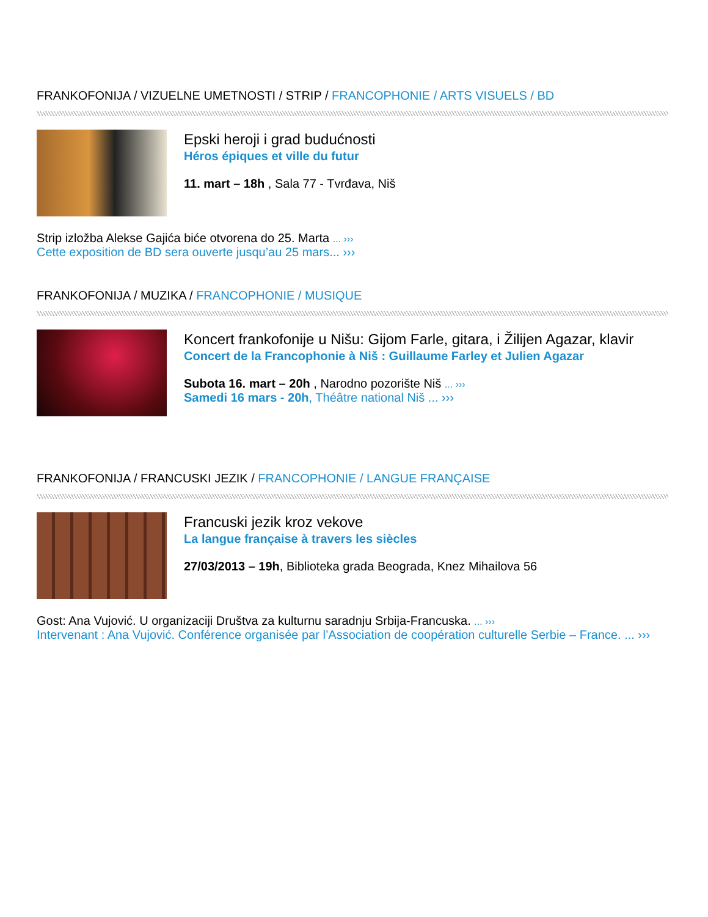FRANKOFONIJA / VIZUELNE UMETNOSTI / STRIP / FRANCOPHONIE / ARTS VISUELS / BD
Epski heroji i grad budućnosti
Héros épiques et ville du futur
11. mart – 18h , Sala 77 - Tvrđava, Niš
Strip izložba Alekse Gajića biće otvorena do 25. Marta ... ›››
Cette exposition de BD sera ouverte jusqu’au 25 mars... ›››
FRANKOFONIJA / MUZIKA / FRANCOPHONIE / MUSIQUE
Koncert frankofonije u Nišu: Gijom Farle, gitara, i Žilijen Agazar, klavir
Concert de la Francophonie à Niš : Guillaume Farley et Julien Agazar
Subota 16. mart – 20h , Narodno pozorište Niš ... ›››
Samedi 16 mars - 20h, Théâtre national Niš ... ›››
FRANKOFONIJA / FRANCUSKI JEZIK / FRANCOPHONIE / LANGUE FRANÇAISE
Francuski jezik kroz vekove
La langue française à travers les siècles
27/03/2013 – 19h, Biblioteka grada Beograda, Knez Mihailova 56
Gost: Ana Vujović. U organizaciji Društva za kulturnu saradnju Srbija-Francuska. ... ›››
Intervenant : Ana Vujović. Conférence organisée par l’Association de coopération culturelle Serbie – France. ... ›››